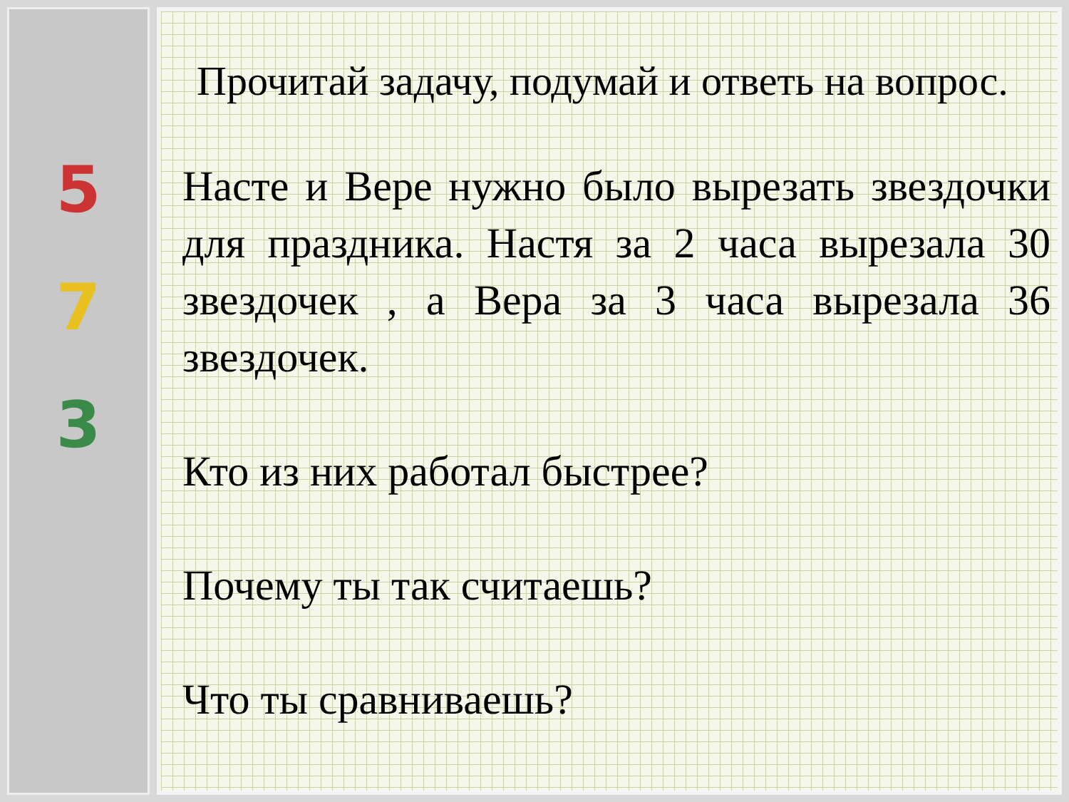5
7
3
Прочитай задачу, подумай и ответь на вопрос.
Насте и Вере нужно было вырезать звездочки для праздника. Настя за 2 часа вырезала 30 звездочек , а Вера за 3 часа вырезала 36 звездочек.
Кто из них работал быстрее?
Почему ты так считаешь?
Что ты сравниваешь?